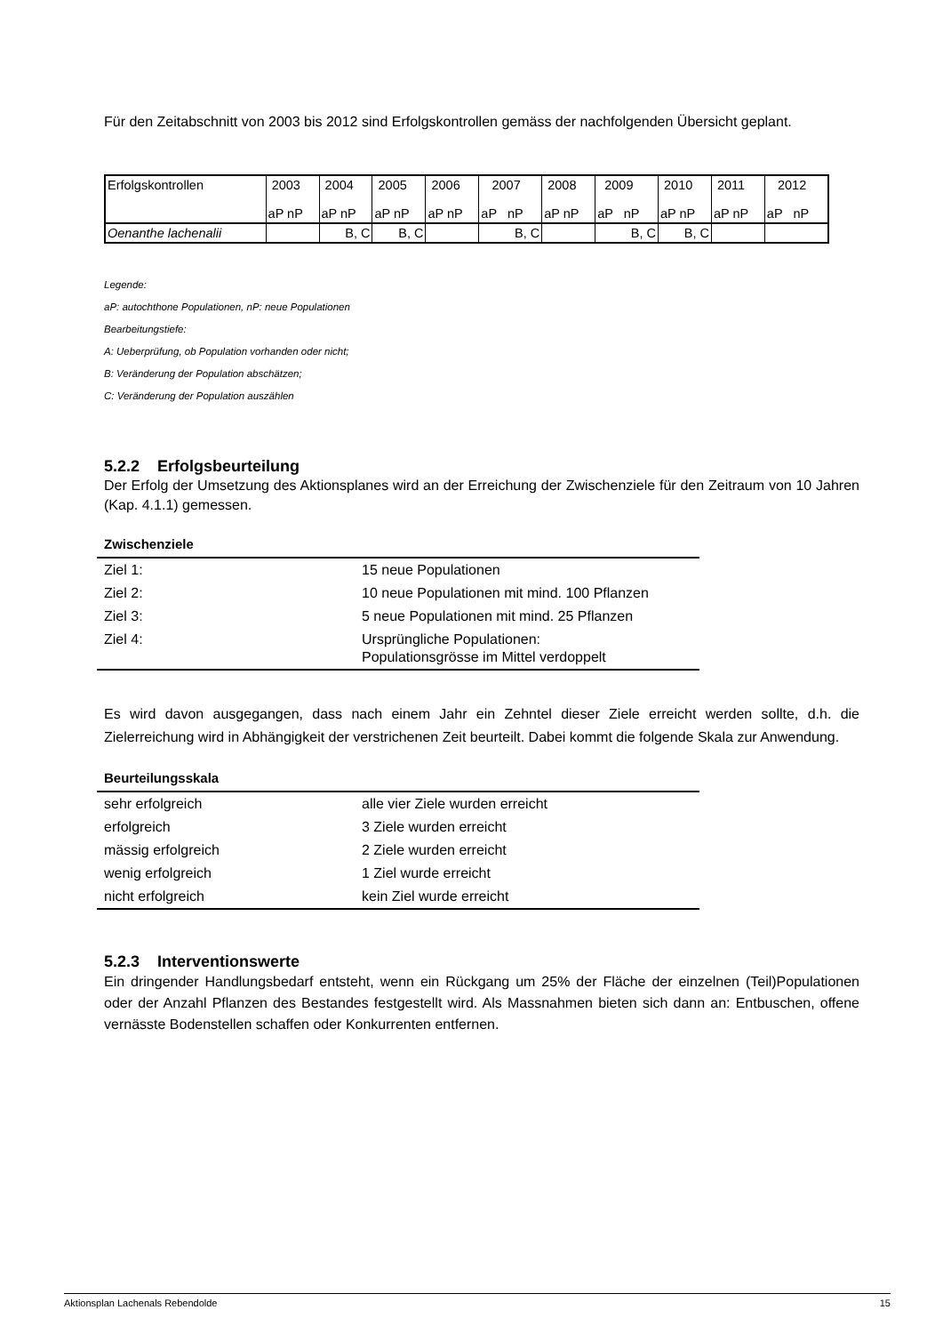Für den Zeitabschnitt von 2003 bis 2012 sind Erfolgskontrollen gemäss der nachfolgenden Übersicht geplant.
| Erfolgskontrollen | 2003 aP nP | 2004 aP nP | 2005 aP nP | 2006 aP nP | 2007 aP nP | 2008 aP nP | 2009 aP nP | 2010 aP nP | 2011 aP nP | 2012 aP nP |
| Oenanthe lachenalii | | B, C | B, C | | B, C | | B, C | B, C | | |
Legende:
aP: autochthone Populationen, nP: neue Populationen
Bearbeitungstiefe:
A: Ueberprüfung, ob Population vorhanden oder nicht;
B: Veränderung der Population abschätzen;
C: Veränderung der Population auszählen
5.2.2 Erfolgsbeurteilung
Der Erfolg der Umsetzung des Aktionsplanes wird an der Erreichung der Zwischenziele für den Zeitraum von 10 Jahren (Kap. 4.1.1) gemessen.
Zwischenziele
| Ziel 1: | 15 neue Populationen |
| Ziel 2: | 10 neue Populationen mit mind. 100 Pflanzen |
| Ziel 3: | 5 neue Populationen mit mind. 25 Pflanzen |
| Ziel 4: | Ursprüngliche Populationen: Populationsgrösse im Mittel verdoppelt |
Es wird davon ausgegangen, dass nach einem Jahr ein Zehntel dieser Ziele erreicht werden sollte, d.h. die Zielerreichung wird in Abhängigkeit der verstrichenen Zeit beurteilt. Dabei kommt die folgende Skala zur Anwendung.
Beurteilungsskala
| sehr erfolgreich | alle vier Ziele wurden erreicht |
| erfolgreich | 3 Ziele wurden erreicht |
| mässig erfolgreich | 2 Ziele wurden erreicht |
| wenig erfolgreich | 1 Ziel wurde erreicht |
| nicht erfolgreich | kein Ziel wurde erreicht |
5.2.3 Interventionswerte
Ein dringender Handlungsbedarf entsteht, wenn ein Rückgang um 25% der Fläche der einzelnen (Teil)Populationen oder der Anzahl Pflanzen des Bestandes festgestellt wird. Als Massnahmen bieten sich dann an: Entbuschen, offene vernässte Bodenstellen schaffen oder Konkurrenten entfernen.
Aktionsplan Lachenals Rebendolde 15